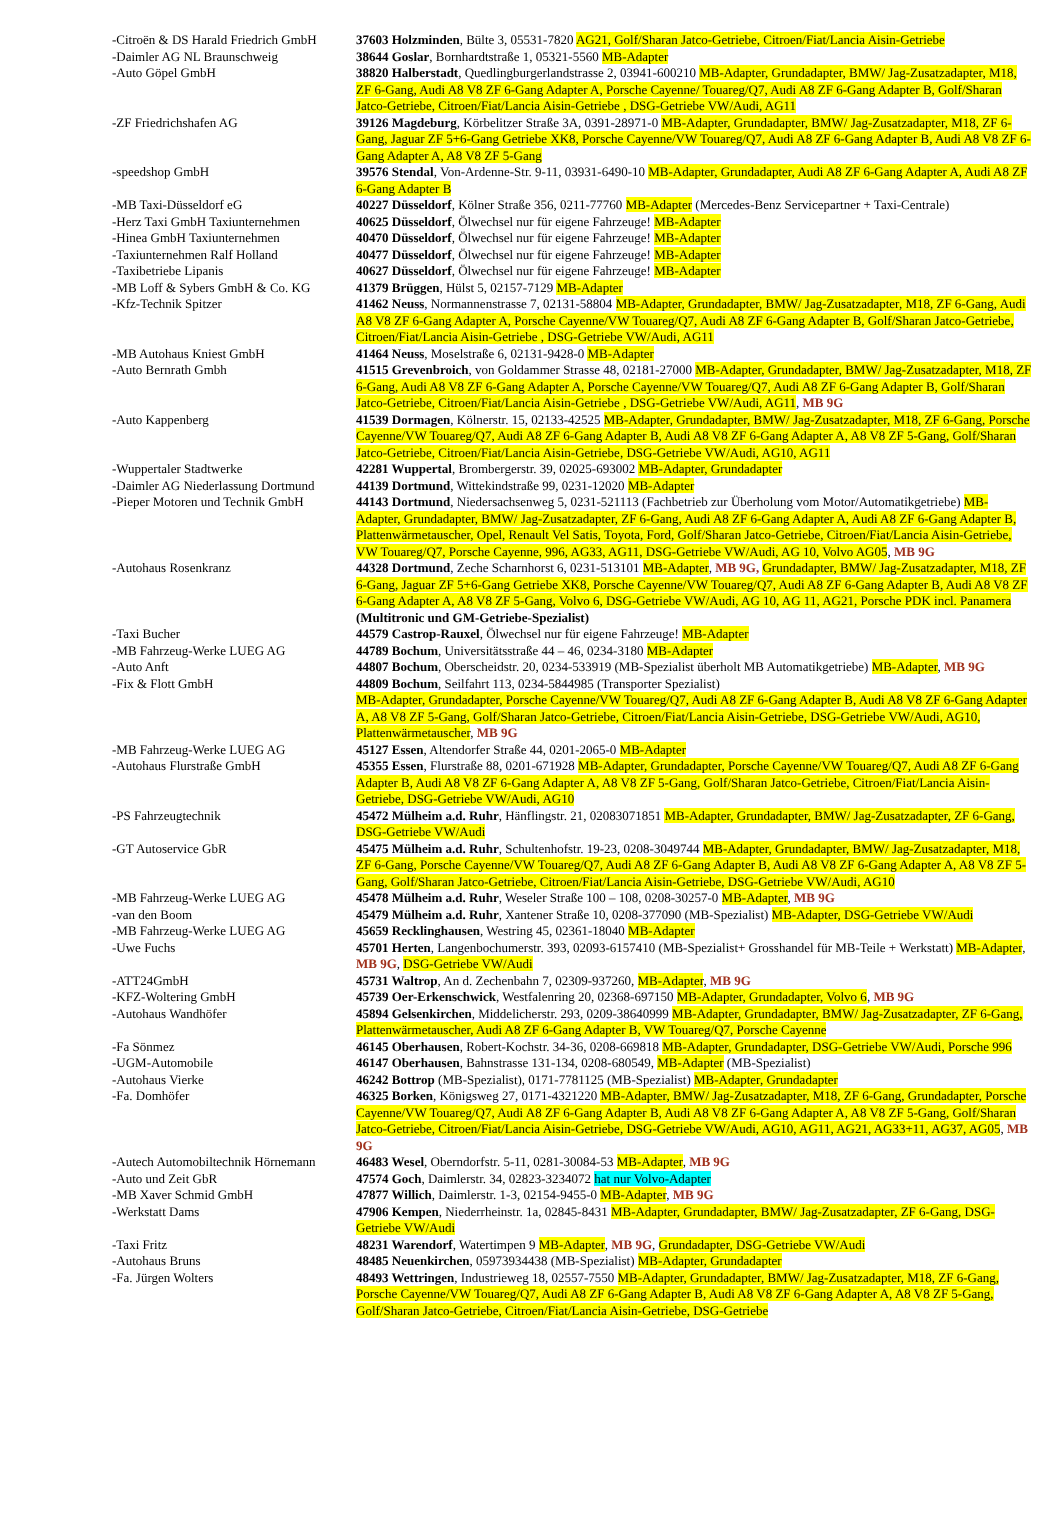| -Citroën & DS Harald Friedrich GmbH | 37603 Holzminden , Bülte 3, 05531-7820 AG21, Golf/Sharan Jatco-Getriebe, Citroen/Fiat/Lancia Aisin-Getriebe |
| -Daimler AG NL Braunschweig | 38644 Goslar , Bornhardtstraße 1, 05321-5560 MB-Adapter |
| -Auto Göpel GmbH | 38820 Halberstadt , Quedlingburgerlandstrasse 2, 03941-600210 MB-Adapter, Grundadapter, BMW/ Jag-Zusatzadapter, M18, ZF 6-Gang, Audi A8 V8 ZF 6-Gang Adapter A, Porsche Cayenne/ Touareg/Q7, Audi A8 ZF 6-Gang Adapter B, Golf/Sharan Jatco-Getriebe, Citroen/Fiat/Lancia Aisin-Getriebe , DSG-Getriebe VW/Audi, AG11 |
| -ZF Friedrichshafen AG | 39126 Magdeburg , Körbelitzer Straße 3A, 0391-28971-0 MB-Adapter, Grundadapter, BMW/ Jag-Zusatzadapter, M18, ZF 6-Gang, Jaguar ZF 5+6-Gang Getriebe XK8, Porsche Cayenne/VW Touareg/Q7, Audi A8 ZF 6-Gang Adapter B, Audi A8 V8 ZF 6-Gang Adapter A, A8 V8 ZF 5-Gang |
| -speedshop GmbH | 39576 Stendal , Von-Ardenne-Str. 9-11, 03931-6490-10 MB-Adapter, Grundadapter, Audi A8 ZF 6-Gang Adapter A, Audi A8 ZF 6-Gang Adapter B |
| -MB Taxi-Düsseldorf eG | 40227 Düsseldorf , Kölner Straße 356, 0211-77760 MB-Adapter (Mercedes-Benz Servicepartner + Taxi-Centrale) |
| -Herz Taxi GmbH Taxiunternehmen | 40625 Düsseldorf , Ölwechsel nur für eigene Fahrzeuge! MB-Adapter |
| -Hinea GmbH Taxiunternehmen | 40470 Düsseldorf , Ölwechsel nur für eigene Fahrzeuge! MB-Adapter |
| -Taxiunternehmen Ralf Holland | 40477 Düsseldorf , Ölwechsel nur für eigene Fahrzeuge! MB-Adapter |
| -Taxibetriebe Lipanis | 40627 Düsseldorf , Ölwechsel nur für eigene Fahrzeuge! MB-Adapter |
| -MB Loff & Sybers GmbH & Co. KG | 41379 Brüggen , Hülst 5, 02157-7129 MB-Adapter |
| -Kfz-Technik Spitzer | 41462 Neuss , Normannenstrasse 7, 02131-58804 MB-Adapter, Grundadapter, BMW/ Jag-Zusatzadapter, M18, ZF 6-Gang, Audi A8 V8 ZF 6-Gang Adapter A, Porsche Cayenne/VW Touareg/Q7, Audi A8 ZF 6-Gang Adapter B, Golf/Sharan Jatco-Getriebe, Citroen/Fiat/Lancia Aisin-Getriebe , DSG-Getriebe VW/Audi, AG11 |
| -MB Autohaus Kniest GmbH | 41464 Neuss , Moselstraße 6, 02131-9428-0 MB-Adapter |
| -Auto Bernrath Gmbh | 41515 Grevenbroich , von Goldammer Strasse 48, 02181-27000 MB-Adapter, Grundadapter, BMW/ Jag-Zusatzadapter, M18, ZF 6-Gang, Audi A8 V8 ZF 6-Gang Adapter A, Porsche Cayenne/VW Touareg/Q7, Audi A8 ZF 6-Gang Adapter B, Golf/Sharan Jatco-Getriebe, Citroen/Fiat/Lancia Aisin-Getriebe , DSG-Getriebe VW/Audi, AG11 , MB 9G |
| -Auto Kappenberg | 41539 Dormagen , Kölnerstr. 15, 02133-42525 MB-Adapter, Grundadapter, BMW/ Jag-Zusatzadapter, M18, ZF 6-Gang, Porsche Cayenne/VW Touareg/Q7, Audi A8 ZF 6-Gang Adapter B, Audi A8 V8 ZF 6-Gang Adapter A, A8 V8 ZF 5-Gang, Golf/Sharan Jatco-Getriebe, Citroen/Fiat/Lancia Aisin-Getriebe, DSG-Getriebe VW/Audi, AG10, AG11 |
| -Wuppertaler Stadtwerke | 42281 Wuppertal , Brombergerstr. 39, 02025-693002 MB-Adapter, Grundadapter |
| -Daimler AG Niederlassung Dortmund | 44139 Dortmund , Wittekindstraße 99, 0231-12020 MB-Adapter |
| -Pieper Motoren und Technik GmbH | 44143 Dortmund , Niedersachsenweg 5, 0231-521113 (Fachbetrieb zur Überholung vom Motor/Automatikgetriebe) MB-Adapter, Grundadapter, BMW/ Jag-Zusatzadapter, ZF 6-Gang, Audi A8 ZF 6-Gang Adapter A, Audi A8 ZF 6-Gang Adapter B, Plattenwärmetauscher, Opel, Renault Vel Satis, Toyota, Ford, Golf/Sharan Jatco-Getriebe, Citroen/Fiat/Lancia Aisin-Getriebe, VW Touareg/Q7, Porsche Cayenne, 996, AG33, AG11, DSG-Getriebe VW/Audi, AG 10, Volvo AG05 , MB 9G |
| -Autohaus Rosenkranz | 44328 Dortmund , Zeche Scharnhorst 6, 0231-513101 MB-Adapter , MB 9G, Grundadapter, BMW/ Jag-Zusatzadapter, M18, ZF 6-Gang, Jaguar ZF 5+6-Gang Getriebe XK8, Porsche Cayenne/VW Touareg/Q7, Audi A8 ZF 6-Gang Adapter B, Audi A8 V8 ZF 6-Gang Adapter A, A8 V8 ZF 5-Gang, Volvo 6, DSG-Getriebe VW/Audi, AG 10, AG 11, AG21, Porsche PDK incl. Panamera (Multitronic und GM-Getriebe-Spezialist) |
| -Taxi Bucher | 44579 Castrop-Rauxel , Ölwechsel nur für eigene Fahrzeuge! MB-Adapter |
| -MB Fahrzeug-Werke LUEG AG | 44789 Bochum , Universitätsstraße 44 – 46, 0234-3180 MB-Adapter |
| -Auto Anft | 44807 Bochum , Oberscheidstr. 20, 0234-533919 (MB-Spezialist überholt MB Automatikgetriebe) MB-Adapter , MB 9G |
| -Fix & Flott GmbH | 44809 Bochum , Seilfahrt 113, 0234-5844985 (Transporter Spezialist) MB-Adapter, Grundadapter, Porsche Cayenne/VW Touareg/Q7, Audi A8 ZF 6-Gang Adapter B, Audi A8 V8 ZF 6-Gang Adapter A, A8 V8 ZF 5-Gang, Golf/Sharan Jatco-Getriebe, Citroen/Fiat/Lancia Aisin-Getriebe, DSG-Getriebe VW/Audi, AG10, Plattenwärmetauscher , MB 9G |
| -MB Fahrzeug-Werke LUEG AG | 45127 Essen , Altendorfer Straße 44, 0201-2065-0 MB-Adapter |
| -Autohaus Flurstraße GmbH | 45355 Essen , Flurstraße 88, 0201-671928 MB-Adapter, Grundadapter, Porsche Cayenne/VW Touareg/Q7, Audi A8 ZF 6-Gang Adapter B, Audi A8 V8 ZF 6-Gang Adapter A, A8 V8 ZF 5-Gang, Golf/Sharan Jatco-Getriebe, Citroen/Fiat/Lancia Aisin-Getriebe, DSG-Getriebe VW/Audi, AG10 |
| -PS Fahrzeugtechnik | 45472 Mülheim a.d. Ruhr , Hänflingstr. 21, 02083071851 MB-Adapter, Grundadapter, BMW/ Jag-Zusatzadapter, ZF 6-Gang, DSG-Getriebe VW/Audi |
| -GT Autoservice GbR | 45475 Mülheim a.d. Ruhr , Schultenhofstr. 19-23, 0208-3049744 MB-Adapter, Grundadapter, BMW/ Jag-Zusatzadapter, M18, ZF 6-Gang, Porsche Cayenne/VW Touareg/Q7, Audi A8 ZF 6-Gang Adapter B, Audi A8 V8 ZF 6-Gang Adapter A, A8 V8 ZF 5-Gang, Golf/Sharan Jatco-Getriebe, Citroen/Fiat/Lancia Aisin-Getriebe, DSG-Getriebe VW/Audi, AG10 |
| -MB Fahrzeug-Werke LUEG AG | 45478 Mülheim a.d. Ruhr , Weseler Straße 100 – 108, 0208-30257-0 MB-Adapter , MB 9G |
| -van den Boom | 45479 Mülheim a.d. Ruhr , Xantener Straße 10, 0208-377090 (MB-Spezialist) MB-Adapter, DSG-Getriebe VW/Audi |
| -MB Fahrzeug-Werke LUEG AG | 45659 Recklinghausen , Westring 45, 02361-18040 MB-Adapter |
| -Uwe Fuchs | 45701 Herten , Langenbochumerstr. 393, 02093-6157410 (MB-Spezialist+ Grosshandel für MB-Teile + Werkstatt) MB-Adapter , MB 9G , DSG-Getriebe VW/Audi |
| -ATT24GmbH | 45731 Waltrop , An d. Zechenbahn 7, 02309-937260, MB-Adapter , MB 9G |
| -KFZ-Woltering GmbH | 45739 Oer-Erkenschwick , Westfalenring 20, 02368-697150 MB-Adapter, Grundadapter, Volvo 6 , MB 9G |
| -Autohaus Wandhöfer | 45894 Gelsenkirchen , Middelicherstr. 293, 0209-38640999 MB-Adapter, Grundadapter, BMW/ Jag-Zusatzadapter, ZF 6-Gang, Plattenwärmetauscher, Audi A8 ZF 6-Gang Adapter B, VW Touareg/Q7, Porsche Cayenne |
| -Fa Sönmez | 46145 Oberhausen , Robert-Kochstr. 34-36, 0208-669818 MB-Adapter, Grundadapter, DSG-Getriebe VW/Audi, Porsche 996 |
| -UGM-Automobile | 46147 Oberhausen , Bahnstrasse 131-134, 0208-680549, MB-Adapter (MB-Spezialist) |
| -Autohaus Vierke | 46242 Bottrop (MB-Spezialist), 0171-7781125 (MB-Spezialist) MB-Adapter, Grundadapter |
| -Fa. Domhöfer | 46325 Borken , Königsweg 27, 0171-4321220 MB-Adapter, BMW/ Jag-Zusatzadapter, M18, ZF 6-Gang, Grundadapter, Porsche Cayenne/VW Touareg/Q7, Audi A8 ZF 6-Gang Adapter B, Audi A8 V8 ZF 6-Gang Adapter A, A8 V8 ZF 5-Gang, Golf/Sharan Jatco-Getriebe, Citroen/Fiat/Lancia Aisin-Getriebe, DSG-Getriebe VW/Audi, AG10, AG11, AG21, AG33+11, AG37, AG05 , MB 9G |
| -Autech Automobiltechnik Hörnemann | 46483 Wesel , Oberndorfstr. 5-11, 0281-30084-53 MB-Adapter , MB 9G |
| -Auto und Zeit GbR | 47574 Goch , Daimlerstr. 34, 02823-3234072 hat nur Volvo-Adapter |
| -MB Xaver Schmid GmbH | 47877 Willich , Daimlerstr. 1-3, 02154-9455-0 MB-Adapter , MB 9G |
| -Werkstatt Dams | 47906 Kempen , Niederrheinstr. 1a, 02845-8431 MB-Adapter, Grundadapter, BMW/ Jag-Zusatzadapter, ZF 6-Gang, DSG-Getriebe VW/Audi |
| -Taxi Fritz | 48231 Warendorf , Watertimpen 9 MB-Adapter , MB 9G , Grundadapter, DSG-Getriebe VW/Audi |
| -Autohaus Bruns | 48485 Neuenkirchen , 05973934438 (MB-Spezialist) MB-Adapter, Grundadapter |
| -Fa. Jürgen Wolters | 48493 Wettringen , Industrieweg 18, 02557-7550 MB-Adapter, Grundadapter, BMW/ Jag-Zusatzadapter, M18, ZF 6-Gang, Porsche Cayenne/VW Touareg/Q7, Audi A8 ZF 6-Gang Adapter B, Audi A8 V8 ZF 6-Gang Adapter A, A8 V8 ZF 5-Gang, Golf/Sharan Jatco-Getriebe, Citroen/Fiat/Lancia Aisin-Getriebe, DSG-Getriebe |